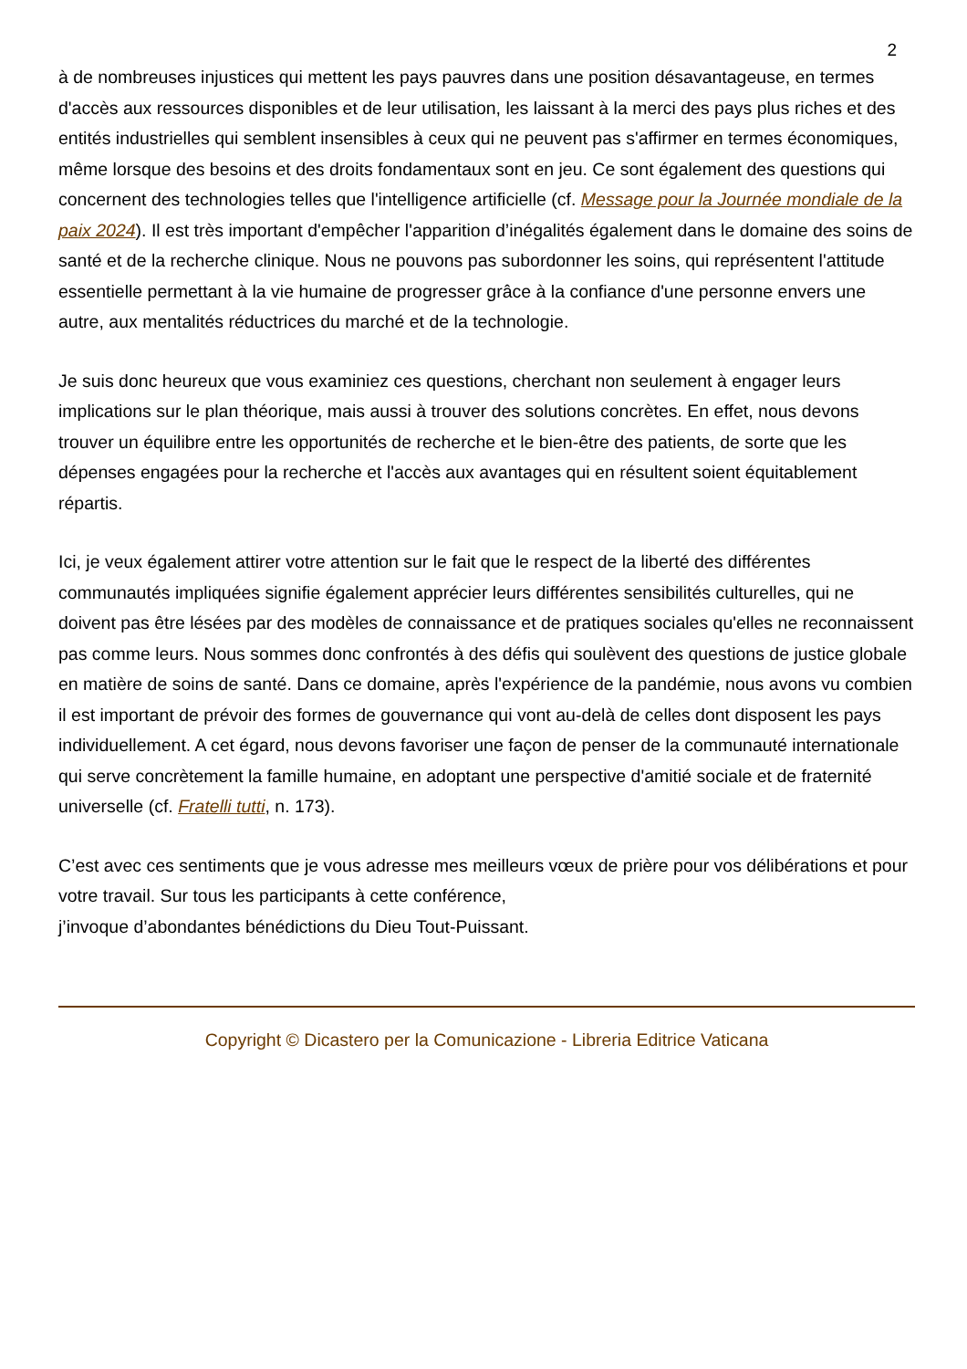2
à de nombreuses injustices qui mettent les pays pauvres dans une position désavantageuse, en termes d'accès aux ressources disponibles et de leur utilisation, les laissant à la merci des pays plus riches et des entités industrielles qui semblent insensibles à ceux qui ne peuvent pas s'affirmer en termes économiques, même lorsque des besoins et des droits fondamentaux sont en jeu. Ce sont également des questions qui concernent des technologies telles que l'intelligence artificielle (cf. Message pour la Journée mondiale de la paix 2024). Il est très important d'empêcher l'apparition d’inégalités également dans le domaine des soins de santé et de la recherche clinique. Nous ne pouvons pas subordonner les soins, qui représentent l'attitude essentielle permettant à la vie humaine de progresser grâce à la confiance d'une personne envers une autre, aux mentalités réductrices du marché et de la technologie.
Je suis donc heureux que vous examiniez ces questions, cherchant non seulement à engager leurs implications sur le plan théorique, mais aussi à trouver des solutions concrètes. En effet, nous devons trouver un équilibre entre les opportunités de recherche et le bien-être des patients, de sorte que les dépenses engagées pour la recherche et l'accès aux avantages qui en résultent soient équitablement répartis.
Ici, je veux également attirer votre attention sur le fait que le respect de la liberté des différentes communautés impliquées signifie également apprécier leurs différentes sensibilités culturelles, qui ne doivent pas être lésées par des modèles de connaissance et de pratiques sociales qu'elles ne reconnaissent pas comme leurs. Nous sommes donc confrontés à des défis qui soulèvent des questions de justice globale en matière de soins de santé. Dans ce domaine, après l'expérience de la pandémie, nous avons vu combien il est important de prévoir des formes de gouvernance qui vont au-delà de celles dont disposent les pays individuellement. A cet égard, nous devons favoriser une façon de penser de la communauté internationale qui serve concrètement la famille humaine, en adoptant une perspective d'amitié sociale et de fraternité universelle (cf. Fratelli tutti, n. 173).
C’est avec ces sentiments que je vous adresse mes meilleurs vœux de prière pour vos délibérations et pour votre travail. Sur tous les participants à cette conférence,
j’invoque d’abondantes bénédictions du Dieu Tout-Puissant.
Copyright © Dicastero per la Comunicazione - Libreria Editrice Vaticana